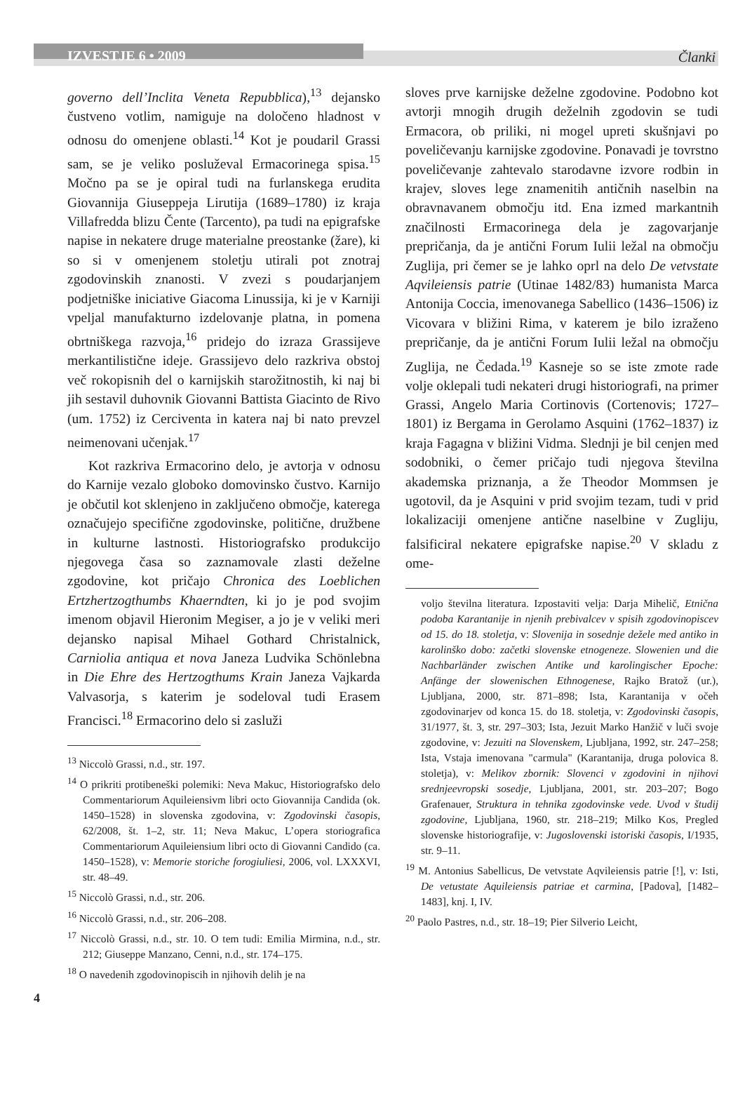IZVESTJE 6 • 2009 Članki
governo dell’Inclita Veneta Repubblica),<sup>13</sup> dejansko čustveno votlim, namiguje na določeno hladnost v odnosu do omenjene oblasti.<sup>14</sup> Kot je poudaril Grassi sam, se je veliko posluževal Ermacorinega spisa.<sup>15</sup> Močno pa se je opiral tudi na furlanskega erudita Giovannija Giuseppeja Lirutija (1689–1780) iz kraja Villafredda blizu Čente (Tarcento), pa tudi na epigrafske napise in nekatere druge materialne preostanke (žare), ki so si v omenjenem stoletju utirali pot znotraj zgodovinskih znanosti. V zvezi s poudarjanjem podjetniške iniciative Giacoma Linussija, ki je v Karniji vpeljal manufakturno izdelovanje platna, in pomena obrtniškega razvoja,<sup>16</sup> pridejo do izraza Grassijeve merkantilistične ideje. Grassijevo delo razkriva obstoj več rokopisnih del o karnijskih starožitnostih, ki naj bi jih sestavil duhovnik Giovanni Battista Giacinto de Rivo (um. 1752) iz Cerciventa in katera naj bi nato prevzel neimenovani učenjak.<sup>17</sup>
Kot razkriva Ermacorino delo, je avtorja v odnosu do Karnije vezalo globoko domovinsko čustvo. Karnijo je občutil kot sklenjeno in zaključeno območje, katerega označujejo specifične zgodovinske, politične, družbene in kulturne lastnosti. Historiografsko produkcijo njegovega časa so zaznamovale zlasti deželne zgodovine, kot pričajo Chronica des Loeblichen Ertzhertzogthumbs Khaerndten, ki jo je pod svojim imenom objavil Hieronim Megiser, a jo je v veliki meri dejansko napisal Mihael Gothard Christalnick, Carniolia antiqua et nova Janeza Ludvika Schönlebna in Die Ehre des Hertzogthums Krain Janeza Vajkarda Valvasorja, s katerim je sodeloval tudi Erasem Francisci.<sup>18</sup> Ermacorino delo si zasluži
<sup>13</sup> Niccolò Grassi, n.d., str. 197.
<sup>14</sup> O prikriti protibeneški polemiki: Neva Makuc, Historiografsko delo Commentariorum Aquileiensivm libri octo Giovannija Candida (ok. 1450–1528) in slovenska zgodovina, v: Zgodovinski časopis, 62/2008, št. 1–2, str. 11; Neva Makuc, L’opera storiografica Commentariorum Aquileiensium libri octo di Giovanni Candido (ca. 1450–1528), v: Memorie storiche forogiuliesi, 2006, vol. LXXXVI, str. 48–49.
<sup>15</sup> Niccolò Grassi, n.d., str. 206.
<sup>16</sup> Niccolò Grassi, n.d., str. 206–208.
<sup>17</sup> Niccolò Grassi, n.d., str. 10. O tem tudi: Emilia Mirmina, n.d., str. 212; Giuseppe Manzano, Cenni, n.d., str. 174–175.
<sup>18</sup> O navedenih zgodovinopiscih in njihovih delih je na
sloves prve karnijske deželne zgodovine. Podobno kot avtorji mnogih drugih deželnih zgodovin se tudi Ermacora, ob priliki, ni mogel upreti skušnjavi po poveličevanju karnijske zgodovine. Ponavadi je tovrstno poveličevanje zahtevalo starodavne izvore rodbin in krajev, sloves lege znamenitih antičnih naselbin na obravnavanem območju itd. Ena izmed markantnih značilnosti Ermacorinega dela je zagovarjanje prepričanja, da je antični Forum Iulii ležal na območju Zuglija, pri čemer se je lahko oprl na delo De vetvstate Aqvileiensis patrie (Utinae 1482/83) humanista Marca Antonija Coccia, imenovanega Sabellico (1436–1506) iz Vicovara v bližini Rima, v katerem je bilo izraženo prepričanje, da je antični Forum Iulii ležal na območju Zuglija, ne Čedada.<sup>19</sup> Kasneje so se iste zmote rade volje oklepali tudi nekateri drugi historiografi, na primer Grassi, Angelo Maria Cortinovis (Cortenovis; 1727–1801) iz Bergama in Gerolamo Asquini (1762–1837) iz kraja Fagagna v bližini Vidma. Slednji je bil cenjen med sodobniki, o čemer pričajo tudi njegova številna akademska priznanja, a že Theodor Mommsen je ugotovil, da je Asquini v prid svojim tezam, tudi v prid lokalizaciji omenjene antične naselbine v Zugliju, falsificiral nekatere epigrafske napise.<sup>20</sup> V skladu z ome-
voljo številna literatura. Izpostaviti velja: Darja Mihelič, Etnična podoba Karantanije in njenih prebivalcev v spisih zgodovinopiscev od 15. do 18. stoletja, v: Slovenija in sosednje dežele med antiko in karolinško dobo: začetki slovenske etnogeneze. Slowenien und die Nachbarländer zwischen Antike und karolingischer Epoche: Anfänge der slowenischen Ethnogenese, Rajko Bratož (ur.), Ljubljana, 2000, str. 871–898; Ista, Karantanija v očeh zgodovinarjev od konca 15. do 18. stoletja, v: Zgodovinski časopis, 31/1977, št. 3, str. 297–303; Ista, Jezuit Marko Hanžič v luči svoje zgodovine, v: Jezuiti na Slovenskem, Ljubljana, 1992, str. 247–258; Ista, Vstaja imenovana "carmula" (Karantanija, druga polovica 8. stoletja), v: Melikov zbornik: Slovenci v zgodovini in njihovi srednjeevropski sosedje, Ljubljana, 2001, str. 203–207; Bogo Grafenauer, Struktura in tehnika zgodovinske vede. Uvod v študij zgodovine, Ljubljana, 1960, str. 218–219; Milko Kos, Pregled slovenske historiografije, v: Jugoslovenski istoriski časopis, I/1935, str. 9–11.
<sup>19</sup> M. Antonius Sabellicus, De vetvstate Aqvileiensis patrie [!], v: Isti, De vetustate Aquileiensis patriae et carmina, [Padova], [1482–1483], knj. I, IV.
<sup>20</sup> Paolo Pastres, n.d., str. 18–19; Pier Silverio Leicht,
4